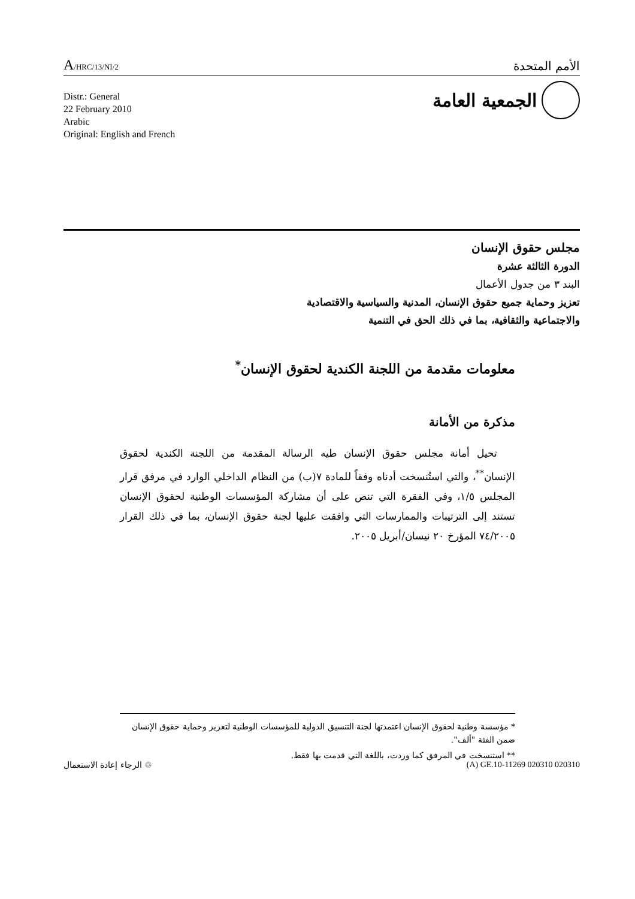A/HRC/13/NI/2
الأمم المتحدة
Distr.: General
22 February 2010
Arabic
Original: English and French
الجمعية العامة
مجلس حقوق الإنسان
الدورة الثالثة عشرة
البند ٣ من جدول الأعمال
تعزيز وحماية جميع حقوق الإنسان، المدنية والسياسية والاقتصادية
والاجتماعية والثقافية، بما في ذلك الحق في التنمية
معلومات مقدمة من اللجنة الكندية لحقوق الإنسان<sup>*</sup>
مذكرة من الأمانة
تحيل أمانة مجلس حقوق الإنسان طيه الرسالة المقدمة من اللجنة الكندية لحقوق الإنسان<sup>**</sup>، والتي استُنسخت أدناه وفقاً للمادة ٧(ب) من النظام الداخلي الوارد في مرفق قرار المجلس ١/٥، وفي الفقرة التي تنص على أن مشاركة المؤسسات الوطنية لحقوق الإنسان تستند إلى الترتيبات والممارسات التي وافقت عليها لجنة حقوق الإنسان، بما في ذلك القرار ٧٤/٢٠٠٥ المؤرخ ٢٠ نيسان/أبريل ٢٠٠٥.
* مؤسسة وطنية لحقوق الإنسان اعتمدتها لجنة التنسيق الدولية للمؤسسات الوطنية لتعزيز وحماية حقوق الإنسان ضمن الفئة "ألف".
** استنسخت في المرفق كما وردت، باللغة التي قدمت بها فقط.
الرجاء إعادة الاستعمال ♲ (A) GE.10-11269 020310 020310